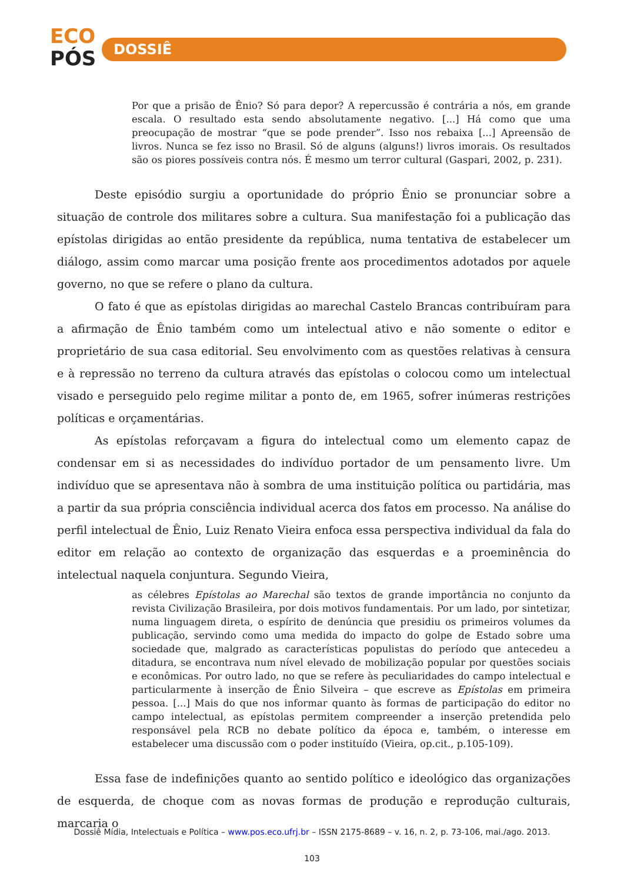ECO
PÓS
DOSSIÊ
Por que a prisão de Ênio? Só para depor? A repercussão é contrária a nós, em grande escala. O resultado esta sendo absolutamente negativo. [...] Há como que uma preocupação de mostrar “que se pode prender”. Isso nos rebaixa [...] Apreensão de livros. Nunca se fez isso no Brasil. Só de alguns (alguns!) livros imorais. Os resultados são os piores possíveis contra nós. É mesmo um terror cultural (Gaspari, 2002, p. 231).
Deste episódio surgiu a oportunidade do próprio Ênio se pronunciar sobre a situação de controle dos militares sobre a cultura. Sua manifestação foi a publicação das epístolas dirigidas ao então presidente da república, numa tentativa de estabelecer um diálogo, assim como marcar uma posição frente aos procedimentos adotados por aquele governo, no que se refere o plano da cultura.
O fato é que as epístolas dirigidas ao marechal Castelo Brancas contribuíram para a afirmação de Ênio também como um intelectual ativo e não somente o editor e proprietário de sua casa editorial. Seu envolvimento com as questões relativas à censura e à repressão no terreno da cultura através das epístolas o colocou como um intelectual visado e perseguido pelo regime militar a ponto de, em 1965, sofrer inúmeras restrições políticas e orçamentárias.
As epístolas reforçavam a figura do intelectual como um elemento capaz de condensar em si as necessidades do indivíduo portador de um pensamento livre. Um indivíduo que se apresentava não à sombra de uma instituição política ou partidária, mas a partir da sua própria consciência individual acerca dos fatos em processo. Na análise do perfil intelectual de Ênio, Luiz Renato Vieira enfoca essa perspectiva individual da fala do editor em relação ao contexto de organização das esquerdas e a proeminência do intelectual naquela conjuntura. Segundo Vieira,
as célebres Epístolas ao Marechal são textos de grande importância no conjunto da revista Civilização Brasileira, por dois motivos fundamentais. Por um lado, por sintetizar, numa linguagem direta, o espírito de denúncia que presidiu os primeiros volumes da publicação, servindo como uma medida do impacto do golpe de Estado sobre uma sociedade que, malgrado as características populistas do período que antecedeu a ditadura, se encontrava num nível elevado de mobilização popular por questões sociais e econômicas. Por outro lado, no que se refere às peculiaridades do campo intelectual e particularmente à inserção de Ênio Silveira – que escreve as Epístolas em primeira pessoa. [...] Mais do que nos informar quanto às formas de participação do editor no campo intelectual, as epístolas permitem compreender a inserção pretendida pelo responsável pela RCB no debate político da época e, também, o interesse em estabelecer uma discussão com o poder instituído (Vieira, op.cit., p.105-109).
Essa fase de indefinições quanto ao sentido político e ideológico das organizações de esquerda, de choque com as novas formas de produção e reprodução culturais, marcaria o
Dossiê Mídia, Intelectuais e Política – www.pos.eco.ufrj.br – ISSN 2175-8689 – v. 16, n. 2, p. 73-106, mai./ago. 2013.
103